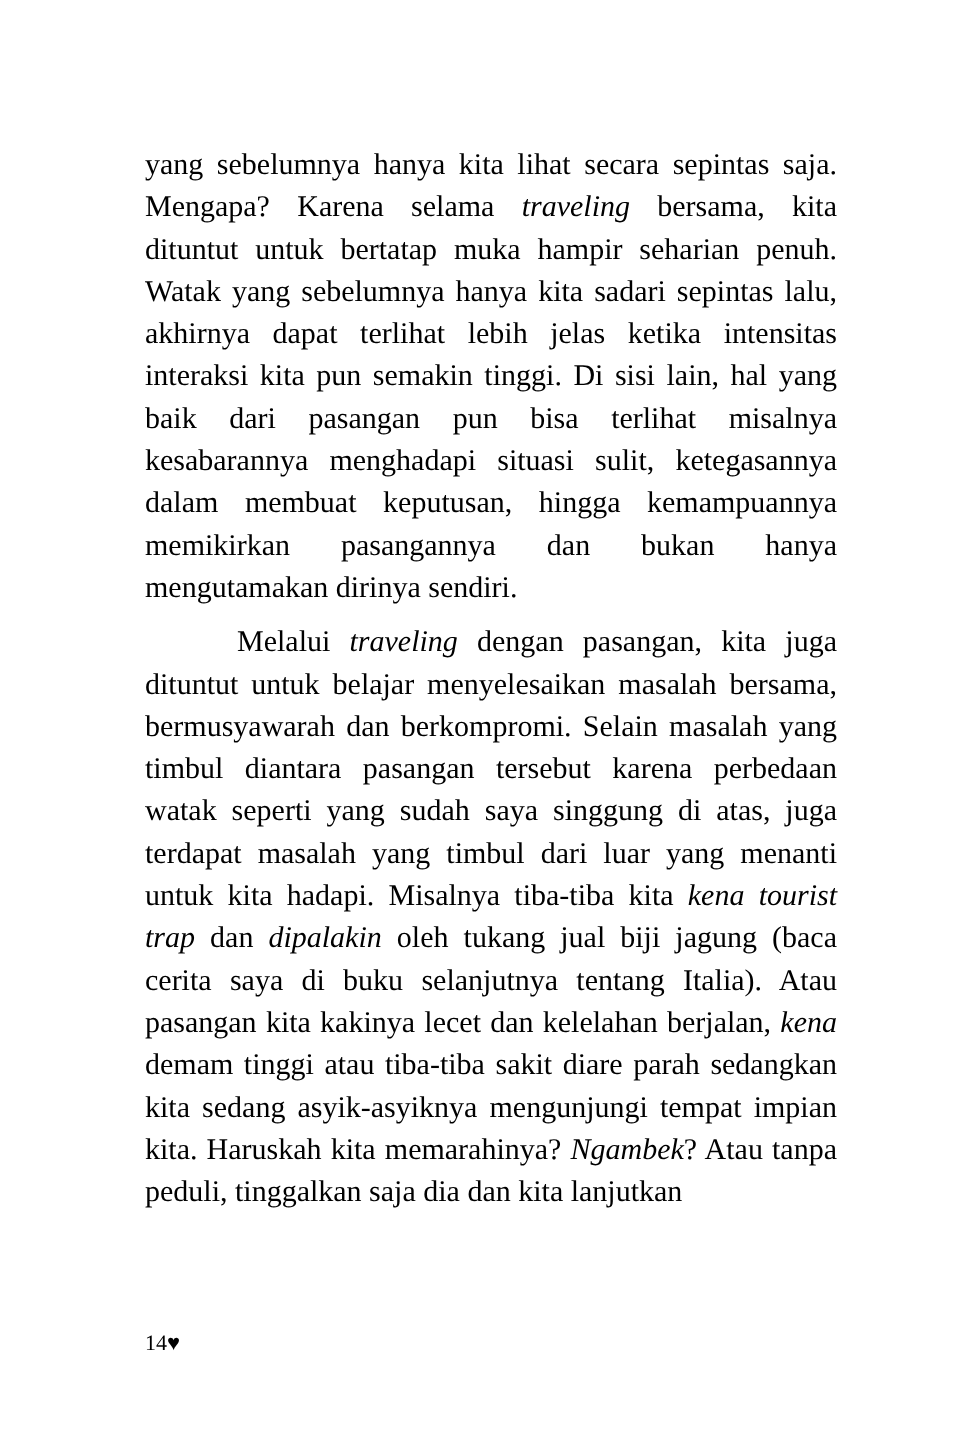yang sebelumnya hanya kita lihat secara sepintas saja. Mengapa? Karena selama traveling bersama, kita dituntut untuk bertatap muka hampir seharian penuh. Watak yang sebelumnya hanya kita sadari sepintas lalu, akhirnya dapat terlihat lebih jelas ketika intensitas interaksi kita pun semakin tinggi. Di sisi lain, hal yang baik dari pasangan pun bisa terlihat misalnya kesabarannya menghadapi situasi sulit, ketegasannya dalam membuat keputusan, hingga kemampuannya memikirkan pasangannya dan bukan hanya mengutamakan dirinya sendiri.
Melalui traveling dengan pasangan, kita juga dituntut untuk belajar menyelesaikan masalah bersama, bermusyawarah dan berkompromi. Selain masalah yang timbul diantara pasangan tersebut karena perbedaan watak seperti yang sudah saya singgung di atas, juga terdapat masalah yang timbul dari luar yang menanti untuk kita hadapi. Misalnya tiba-tiba kita kena tourist trap dan dipalakin oleh tukang jual biji jagung (baca cerita saya di buku selanjutnya tentang Italia). Atau pasangan kita kakinya lecet dan kelelahan berjalan, kena demam tinggi atau tiba-tiba sakit diare parah sedangkan kita sedang asyik-asyiknya mengunjungi tempat impian kita. Haruskah kita memarahinya? Ngambek? Atau tanpa peduli, tinggalkan saja dia dan kita lanjutkan
14♥